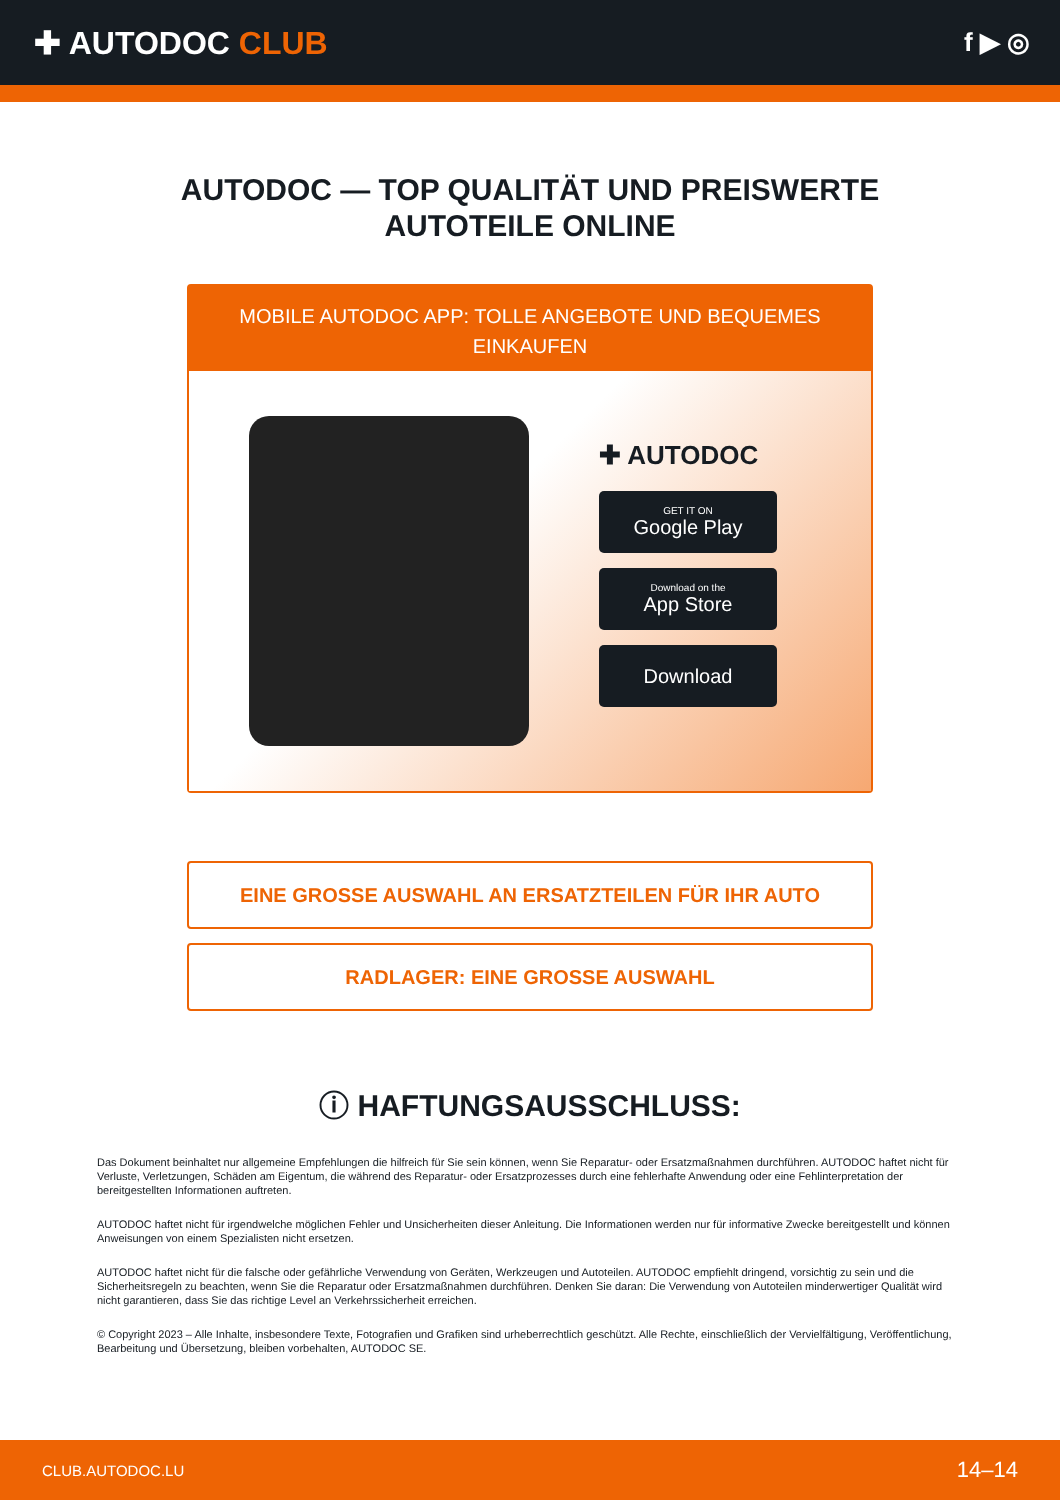✚ AUTODOC CLUB
f ▶ ◎
AUTODOC — TOP QUALITÄT UND PREISWERTE
AUTOTEILE ONLINE
MOBILE AUTODOC APP: TOLLE ANGEBOTE UND BEQUEMES EINKAUFEN
✚ AUTODOC
GET IT ON
Google Play
Download on the
App Store
Download
EINE GROSSE AUSWAHL AN ERSATZTEILEN FÜR IHR AUTO
RADLAGER: EINE GROSSE AUSWAHL
ⓘ HAFTUNGSAUSSCHLUSS:
Das Dokument beinhaltet nur allgemeine Empfehlungen die hilfreich für Sie sein können, wenn Sie Reparatur- oder Ersatzmaßnahmen durchführen. AUTODOC haftet nicht für Verluste, Verletzungen, Schäden am Eigentum, die während des Reparatur- oder Ersatzprozesses durch eine fehlerhafte Anwendung oder eine Fehlinterpretation der bereitgestellten Informationen auftreten.
AUTODOC haftet nicht für irgendwelche möglichen Fehler und Unsicherheiten dieser Anleitung. Die Informationen werden nur für informative Zwecke bereitgestellt und können Anweisungen von einem Spezialisten nicht ersetzen.
AUTODOC haftet nicht für die falsche oder gefährliche Verwendung von Geräten, Werkzeugen und Autoteilen. AUTODOC empfiehlt dringend, vorsichtig zu sein und die Sicherheitsregeln zu beachten, wenn Sie die Reparatur oder Ersatzmaßnahmen durchführen. Denken Sie daran: Die Verwendung von Autoteilen minderwertiger Qualität wird nicht garantieren, dass Sie das richtige Level an Verkehrssicherheit erreichen.
© Copyright 2023 – Alle Inhalte, insbesondere Texte, Fotografien und Grafiken sind urheberrechtlich geschützt. Alle Rechte, einschließlich der Vervielfältigung, Veröffentlichung, Bearbeitung und Übersetzung, bleiben vorbehalten, AUTODOC SE.
CLUB.AUTODOC.LU 14–14